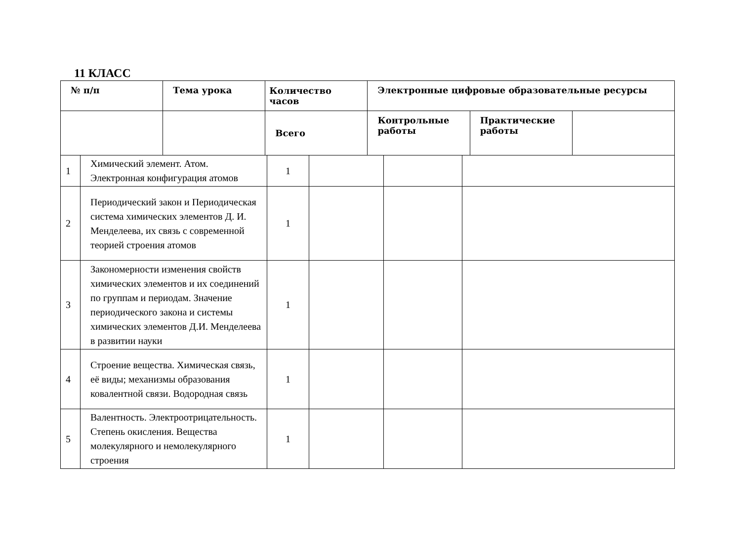11 КЛАСС
| № п/п | Тема урока | Количество часов | Электронные цифровые образовательные ресурсы | | |
| --- | --- | --- | --- | --- | --- |
| | | Всего | Контрольные работы | Практические работы | |
| 1 | Химический элемент. Атом. Электронная конфигурация атомов | 1 | | | |
| 2 | Периодический закон и Периодическая система химических элементов Д. И. Менделеева, их связь с современной теорией строения атомов | 1 | | | |
| 3 | Закономерности изменения свойств химических элементов и их соединений по группам и периодам. Значение периодического закона и системы химических элементов Д.И. Менделеева в развитии науки | 1 | | | |
| 4 | Строение вещества. Химическая связь, её виды; механизмы образования ковалентной связи. Водородная связь | 1 | | | |
| 5 | Валентность. Электроотрицательность. Степень окисления. Вещества молекулярного и немолекулярного строения | 1 | | | |